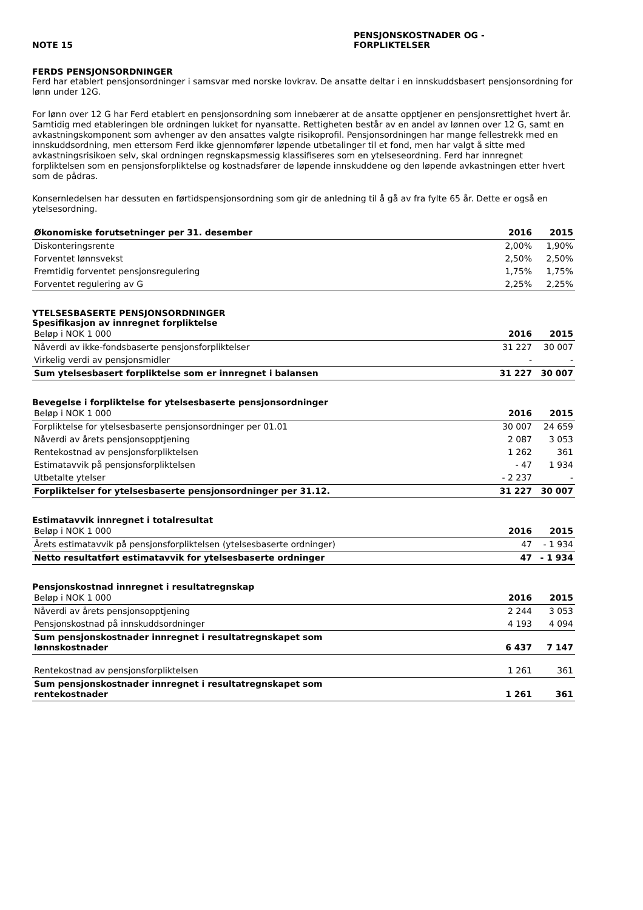NOTE 15 PENSJONSKOSTNADER OG -
FORPLIKTELSER
FERDS PENSJONSORDNINGER
Ferd har etablert pensjonsordninger i samsvar med norske lovkrav. De ansatte deltar i en innskuddsbasert pensjonsordning for lønn under 12G.
For lønn over 12 G har Ferd etablert en pensjonsordning som innebærer at de ansatte opptjener en pensjonsrettighet hvert år. Samtidig med etableringen ble ordningen lukket for nyansatte. Rettigheten består av en andel av lønnen over 12 G, samt en avkastningskomponent som avhenger av den ansattes valgte risikoprofil. Pensjonsordningen har mange fellestrekk med en innskuddsordning, men ettersom Ferd ikke gjennomfører løpende utbetalinger til et fond, men har valgt å sitte med avkastningsrisikoen selv, skal ordningen regnskapsmessig klassifiseres som en ytelseseordning. Ferd har innregnet forpliktelsen som en pensjonsforpliktelse og kostnadsfører de løpende innskuddene og den løpende avkastningen etter hvert som de pådras.
Konsernledelsen har dessuten en førtidspensjonsordning som gir de anledning til å gå av fra fylte 65 år. Dette er også en ytelsesordning.
| Økonomiske forutsetninger per 31. desember | 2016 | 2015 |
| --- | --- | --- |
| Diskonteringsrente | 2,00% | 1,90% |
| Forventet lønnsvekst | 2,50% | 2,50% |
| Fremtidig forventet pensjonsregulering | 1,75% | 1,75% |
| Forventet regulering av G | 2,25% | 2,25% |
YTELSESBASERTE PENSJONSORDNINGER
Spesifikasjon av innregnet forpliktelse
| Beløp i NOK 1 000 | 2016 | 2015 |
| Nåverdi av ikke-fondsbaserte pensjonsforpliktelser | 31 227 | 30 007 |
| Virkelig verdi av pensjonsmidler | - | - |
| Sum ytelsesbasert forpliktelse som er innregnet i balansen | 31 227 | 30 007 |
Bevegelse i forpliktelse for ytelsesbaserte pensjonsordninger
| Beløp i NOK 1 000 | 2016 | 2015 |
| Forpliktelse for ytelsesbaserte pensjonsordninger per 01.01 | 30 007 | 24 659 |
| Nåverdi av årets pensjonsopptjening | 2 087 | 3 053 |
| Rentekostnad av pensjonsforpliktelsen | 1 262 | 361 |
| Estimatavvik på pensjonsforpliktelsen | - 47 | 1 934 |
| Utbetalte ytelser | - 2 237 | - |
| Forpliktelser for ytelsesbaserte pensjonsordninger per 31.12. | 31 227 | 30 007 |
Estimatavvik innregnet i totalresultat
| Beløp i NOK 1 000 | 2016 | 2015 |
| Årets estimatavvik på pensjonsforpliktelsen (ytelsesbaserte ordninger) | 47 | - 1 934 |
| Netto resultatført estimatavvik for ytelsesbaserte ordninger | 47 | - 1 934 |
Pensjonskostnad innregnet i resultatregnskap
| Beløp i NOK 1 000 | 2016 | 2015 |
| Nåverdi av årets pensjonsopptjening | 2 244 | 3 053 |
| Pensjonskostnad på innskuddsordninger | 4 193 | 4 094 |
| Sum pensjonskostnader innregnet i resultatregnskapet som lønnskostnader | 6 437 | 7 147 |
| Rentekostnad av pensjonsforpliktelsen | 1 261 | 361 |
| Sum pensjonskostnader innregnet i resultatregnskapet som rentekostnader | 1 261 | 361 |